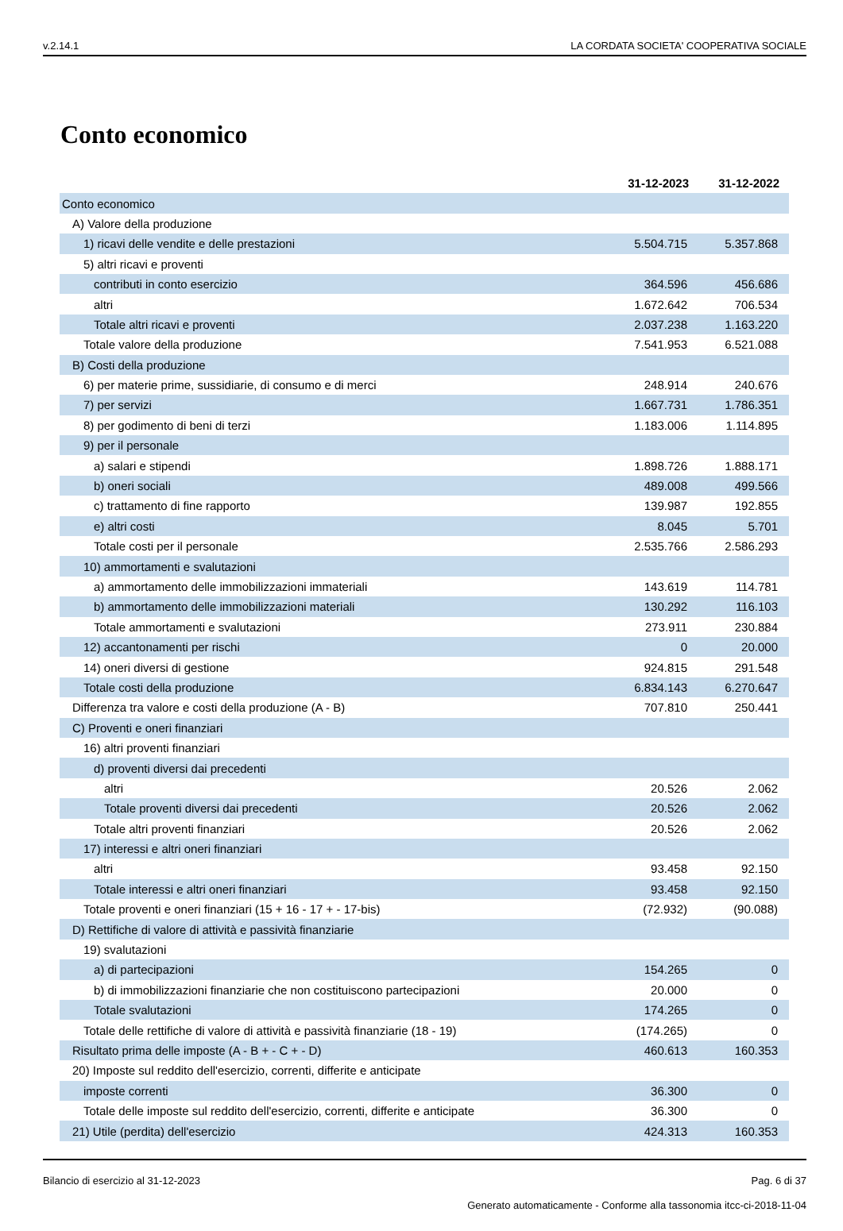v.2.14.1 LA CORDATA SOCIETA' COOPERATIVA SOCIALE
Conto economico
| | 31-12-2023 | 31-12-2022 |
| Conto economico | | |
| A) Valore della produzione | | |
| 1) ricavi delle vendite e delle prestazioni | 5.504.715 | 5.357.868 |
| 5) altri ricavi e proventi | | |
| contributi in conto esercizio | 364.596 | 456.686 |
| altri | 1.672.642 | 706.534 |
| Totale altri ricavi e proventi | 2.037.238 | 1.163.220 |
| Totale valore della produzione | 7.541.953 | 6.521.088 |
| B) Costi della produzione | | |
| 6) per materie prime, sussidiarie, di consumo e di merci | 248.914 | 240.676 |
| 7) per servizi | 1.667.731 | 1.786.351 |
| 8) per godimento di beni di terzi | 1.183.006 | 1.114.895 |
| 9) per il personale | | |
| a) salari e stipendi | 1.898.726 | 1.888.171 |
| b) oneri sociali | 489.008 | 499.566 |
| c) trattamento di fine rapporto | 139.987 | 192.855 |
| e) altri costi | 8.045 | 5.701 |
| Totale costi per il personale | 2.535.766 | 2.586.293 |
| 10) ammortamenti e svalutazioni | | |
| a) ammortamento delle immobilizzazioni immateriali | 143.619 | 114.781 |
| b) ammortamento delle immobilizzazioni materiali | 130.292 | 116.103 |
| Totale ammortamenti e svalutazioni | 273.911 | 230.884 |
| 12) accantonamenti per rischi | 0 | 20.000 |
| 14) oneri diversi di gestione | 924.815 | 291.548 |
| Totale costi della produzione | 6.834.143 | 6.270.647 |
| Differenza tra valore e costi della produzione (A - B) | 707.810 | 250.441 |
| C) Proventi e oneri finanziari | | |
| 16) altri proventi finanziari | | |
| d) proventi diversi dai precedenti | | |
| altri | 20.526 | 2.062 |
| Totale proventi diversi dai precedenti | 20.526 | 2.062 |
| Totale altri proventi finanziari | 20.526 | 2.062 |
| 17) interessi e altri oneri finanziari | | |
| altri | 93.458 | 92.150 |
| Totale interessi e altri oneri finanziari | 93.458 | 92.150 |
| Totale proventi e oneri finanziari (15 + 16 - 17 + - 17-bis) | (72.932) | (90.088) |
| D) Rettifiche di valore di attività e passività finanziarie | | |
| 19) svalutazioni | | |
| a) di partecipazioni | 154.265 | 0 |
| b) di immobilizzazioni finanziarie che non costituiscono partecipazioni | 20.000 | 0 |
| Totale svalutazioni | 174.265 | 0 |
| Totale delle rettifiche di valore di attività e passività finanziarie (18 - 19) | (174.265) | 0 |
| Risultato prima delle imposte (A - B + - C + - D) | 460.613 | 160.353 |
| 20) Imposte sul reddito dell'esercizio, correnti, differite e anticipate | | |
| imposte correnti | 36.300 | 0 |
| Totale delle imposte sul reddito dell'esercizio, correnti, differite e anticipate | 36.300 | 0 |
| 21) Utile (perdita) dell'esercizio | 424.313 | 160.353 |
Bilancio di esercizio al 31-12-2023 Pag. 6 di 37
Generato automaticamente - Conforme alla tassonomia itcc-ci-2018-11-04